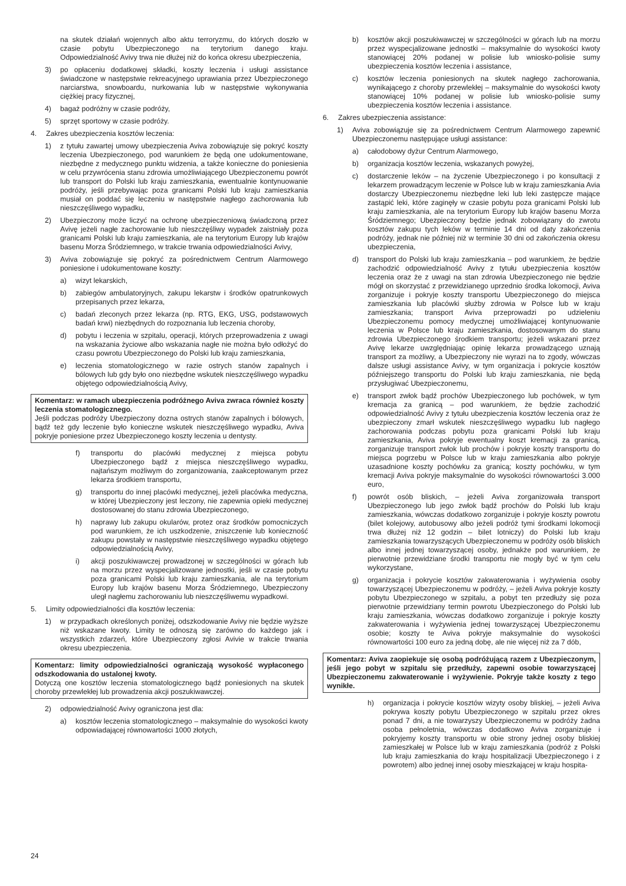na skutek działań wojennych albo aktu terroryzmu, do których doszło w czasie pobytu Ubezpieczonego na terytorium danego kraju. Odpowiedzialność Avivy trwa nie dłużej niż do końca okresu ubezpieczenia,
3) po opłaceniu dodatkowej składki, koszty leczenia i usługi assistance świadczone w następstwie rekreacyjnego uprawiania przez Ubezpieczonego narciarstwa, snowboardu, nurkowania lub w następstwie wykonywania ciężkiej pracy fizycznej,
4) bagaż podróżny w czasie podróży,
5) sprzęt sportowy w czasie podróży.
4. Zakres ubezpieczenia kosztów leczenia:
1) z tytułu zawartej umowy ubezpieczenia Aviva zobowiązuje się pokryć koszty leczenia Ubezpieczonego, pod warunkiem że będą one udokumentowane, niezbędne z medycznego punktu widzenia, a także konieczne do poniesienia w celu przywrócenia stanu zdrowia umożliwiającego Ubezpieczonemu powrót lub transport do Polski lub kraju zamieszkania, ewentualnie kontynuowanie podróży, jeśli przebywając poza granicami Polski lub kraju zamieszkania musiał on poddać się leczeniu w następstwie nagłego zachorowania lub nieszczęśliwego wypadku,
2) Ubezpieczony może liczyć na ochronę ubezpieczeniową świadczoną przez Avivę jeżeli nagłe zachorowanie lub nieszczęśliwy wypadek zaistniały poza granicami Polski lub kraju zamieszkania, ale na terytorium Europy lub krajów basenu Morza Śródziemnego, w trakcie trwania odpowiedzialności Avivy,
3) Aviva zobowiązuje się pokryć za pośrednictwem Centrum Alarmowego poniesione i udokumentowane koszty:
a) wizyt lekarskich,
b) zabiegów ambulatoryjnych, zakupu lekarstw i środków opatrunkowych przepisanych przez lekarza,
c) badań zleconych przez lekarza (np. RTG, EKG, USG, podstawowych badań krwi) niezbędnych do rozpoznania lub leczenia choroby,
d) pobytu i leczenia w szpitalu, operacji, których przeprowadzenia z uwagi na wskazania życiowe albo wskazania nagłe nie można było odłożyć do czasu powrotu Ubezpieczonego do Polski lub kraju zamieszkania,
e) leczenia stomatologicznego w razie ostrych stanów zapalnych i bólowych lub gdy było ono niezbędne wskutek nieszczęśliwego wypadku objętego odpowiedzialnością Avivy,
Komentarz: w ramach ubezpieczenia podróżnego Aviva zwraca również koszty leczenia stomatologicznego.
Jeśli podczas podróży Ubezpieczony dozna ostrych stanów zapalnych i bólowych, bądź też gdy leczenie było konieczne wskutek nieszczęśliwego wypadku, Aviva pokryje poniesione przez Ubezpieczonego koszty leczenia u dentysty.
f) transportu do placówki medycznej z miejsca pobytu Ubezpieczonego bądź z miejsca nieszczęśliwego wypadku, najtańszym możliwym do zorganizowania, zaakceptowanym przez lekarza środkiem transportu,
g) transportu do innej placówki medycznej, jeżeli placówka medyczna, w której Ubezpieczony jest leczony, nie zapewnia opieki medycznej dostosowanej do stanu zdrowia Ubezpieczonego,
h) naprawy lub zakupu okularów, protez oraz środków pomocniczych pod warunkiem, że ich uszkodzenie, zniszczenie lub konieczność zakupu powstały w następstwie nieszczęśliwego wypadku objętego odpowiedzialnością Avivy,
i) akcji poszukiwawczej prowadzonej w szczególności w górach lub na morzu przez wyspecjalizowane jednostki, jeśli w czasie pobytu poza granicami Polski lub kraju zamieszkania, ale na terytorium Europy lub krajów basenu Morza Śródziemnego, Ubezpieczony uległ nagłemu zachorowaniu lub nieszczęśliwemu wypadkowi.
5. Limity odpowiedzialności dla kosztów leczenia:
1) w przypadkach określonych poniżej, odszkodowanie Avivy nie będzie wyższe niż wskazane kwoty. Limity te odnoszą się zarówno do każdego jak i wszystkich zdarzeń, które Ubezpieczony zgłosi Avivie w trakcie trwania okresu ubezpieczenia.
Komentarz: limity odpowiedzialności ograniczają wysokość wypłaconego odszkodowania do ustalonej kwoty.
Dotyczą one kosztów leczenia stomatologicznego bądź poniesionych na skutek choroby przewlekłej lub prowadzenia akcji poszukiwawczej.
2) odpowiedzialność Avivy ograniczona jest dla:
a) kosztów leczenia stomatologicznego – maksymalnie do wysokości kwoty odpowiadającej równowartości 1000 złotych,
b) kosztów akcji poszukiwawczej w szczególności w górach lub na morzu przez wyspecjalizowane jednostki – maksymalnie do wysokości kwoty stanowiącej 20% podanej w polisie lub wniosko-polisie sumy ubezpieczenia kosztów leczenia i assistance,
c) kosztów leczenia poniesionych na skutek nagłego zachorowania, wynikającego z choroby przewlekłej – maksymalnie do wysokości kwoty stanowiącej 10% podanej w polisie lub wniosko-polisie sumy ubezpieczenia kosztów leczenia i assistance.
6. Zakres ubezpieczenia assistance:
1) Aviva zobowiązuje się za pośrednictwem Centrum Alarmowego zapewnić Ubezpieczonemu następujące usługi assistance:
a) całodobowy dyżur Centrum Alarmowego,
b) organizacja kosztów leczenia, wskazanych powyżej,
c) dostarczenie leków – na życzenie Ubezpieczonego i po konsultacji z lekarzem prowadzącym leczenie w Polsce lub w kraju zamieszkania Avia dostarczy Ubezpieczonemu niezbędne leki lub leki zastępcze mające zastąpić leki, które zaginęły w czasie pobytu poza granicami Polski lub kraju zamieszkania, ale na terytorium Europy lub krajów basenu Morza Śródziemnego; Ubezpieczony będzie jednak zobowiązany do zwrotu kosztów zakupu tych leków w terminie 14 dni od daty zakończenia podróży, jednak nie później niż w terminie 30 dni od zakończenia okresu ubezpieczenia,
d) transport do Polski lub kraju zamieszkania – pod warunkiem, że będzie zachodzić odpowiedzialność Avivy z tytułu ubezpieczenia kosztów leczenia oraz że z uwagi na stan zdrowia Ubezpieczonego nie będzie mógł on skorzystać z przewidzianego uprzednio środka lokomocji, Aviva zorganizuje i pokryje koszty transportu Ubezpieczonego do miejsca zamieszkania lub placówki służby zdrowia w Polsce lub w kraju zamieszkania; transport Aviva przeprowadzi po udzieleniu Ubezpieczonemu pomocy medycznej umożliwiającej kontynuowanie leczenia w Polsce lub kraju zamieszkania, dostosowanym do stanu zdrowia Ubezpieczonego środkiem transportu; jeżeli wskazani przez Avivę lekarze uwzględniając opinię lekarza prowadzącego uznają transport za możliwy, a Ubezpieczony nie wyrazi na to zgody, wówczas dalsze usługi assistance Avivy, w tym organizacja i pokrycie kosztów późniejszego transportu do Polski lub kraju zamieszkania, nie będą przysługiwać Ubezpieczonemu,
e) transport zwłok bądź prochów Ubezpieczonego lub pochówek, w tym kremacja za granicą – pod warunkiem, że będzie zachodzić odpowiedzialność Avivy z tytułu ubezpieczenia kosztów leczenia oraz że ubezpieczony zmarł wskutek nieszczęśliwego wypadku lub nagłego zachorowania podczas pobytu poza granicami Polski lub kraju zamieszkania, Aviva pokryje ewentualny koszt kremacji za granicą, zorganizuje transport zwłok lub prochów i pokryje koszty transportu do miejsca pogrzebu w Polsce lub w kraju zamieszkania albo pokryje uzasadnione koszty pochówku za granicą; koszty pochówku, w tym kremacji Aviva pokryje maksymalnie do wysokości równowartości 3.000 euro,
f) powrót osób bliskich, – jeżeli Aviva zorganizowała transport Ubezpieczonego lub jego zwłok bądź prochów do Polski lub kraju zamieszkania, wówczas dodatkowo zorganizuje i pokryje koszty powrotu (bilet kolejowy, autobusowy albo jeżeli podróż tymi środkami lokomocji trwa dłużej niż 12 godzin – bilet lotniczy) do Polski lub kraju zamieszkania towarzyszących Ubezpieczonemu w podróży osób bliskich albo innej jednej towarzyszącej osoby, jednakże pod warunkiem, że pierwotnie przewidziane środki transportu nie mogły być w tym celu wykorzystane,
g) organizacja i pokrycie kosztów zakwaterowania i wyżywienia osoby towarzyszącej Ubezpieczonemu w podróży, – jeżeli Aviva pokryje koszty pobytu Ubezpieczonego w szpitalu, a pobyt ten przedłuży się poza pierwotnie przewidziany termin powrotu Ubezpieczonego do Polski lub kraju zamieszkania, wówczas dodatkowo zorganizuje i pokryje koszty zakwaterowania i wyżywienia jednej towarzyszącej Ubezpieczonemu osobie; koszty te Aviva pokryje maksymalnie do wysokości równowartości 100 euro za jedną dobę, ale nie więcej niż za 7 dób,
Komentarz: Aviva zaopiekuje się osobą podróżującą razem z Ubezpieczonym, jeśli jego pobyt w szpitalu się przedłuży, zapewni osobie towarzyszącej Ubezpieczonemu zakwaterowanie i wyżywienie. Pokryje także koszty z tego wynikłe.
h) organizacja i pokrycie kosztów wizyty osoby bliskiej, – jeżeli Aviva pokrywa koszty pobytu Ubezpieczonego w szpitalu przez okres ponad 7 dni, a nie towarzyszy Ubezpieczonemu w podróży żadna osoba pełnoletnia, wówczas dodatkowo Aviva zorganizuje i pokryjemy koszty transportu w obie strony jednej osoby bliskiej zamieszkałej w Polsce lub w kraju zamieszkania (podróż z Polski lub kraju zamieszkania do kraju hospitalizacji Ubezpieczonego i z powrotem) albo jednej innej osoby mieszkającej w kraju hospita-
24